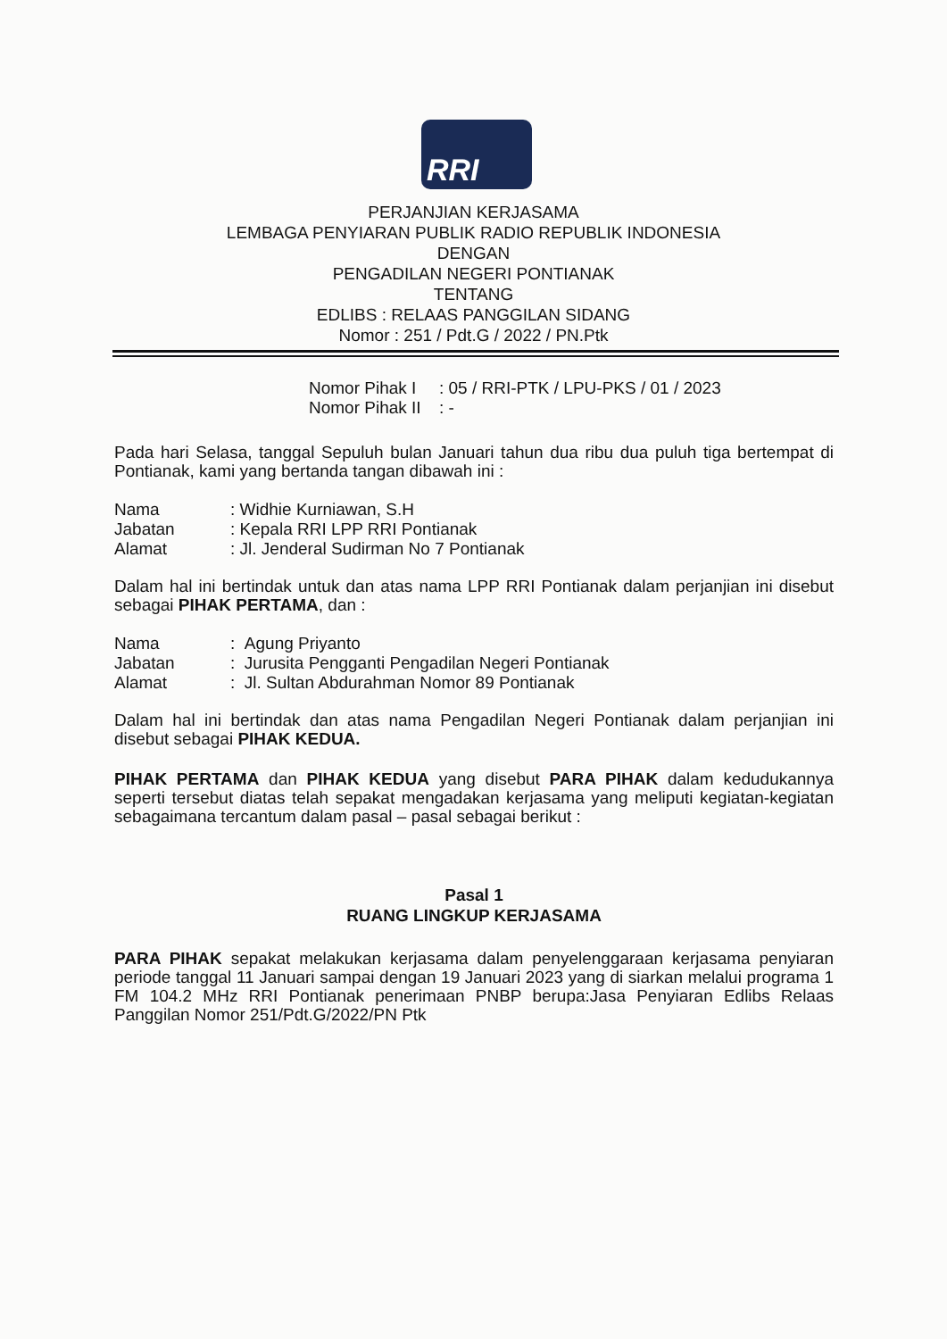RRI
PERJANJIAN KERJASAMA
LEMBAGA PENYIARAN PUBLIK RADIO REPUBLIK INDONESIA
DENGAN
PENGADILAN NEGERI PONTIANAK
TENTANG
EDLIBS : RELAAS PANGGILAN SIDANG
Nomor : 251 / Pdt.G / 2022 / PN.Ptk
| Nomor Pihak I | : 05 / RRI-PTK / LPU-PKS / 01 / 2023 |
| Nomor Pihak II | : - |
Pada hari Selasa, tanggal Sepuluh bulan Januari tahun dua ribu dua puluh tiga bertempat di Pontianak, kami yang bertanda tangan dibawah ini :
| Nama | : Widhie Kurniawan, S.H |
| Jabatan | : Kepala RRI LPP RRI Pontianak |
| Alamat | : Jl. Jenderal Sudirman No 7 Pontianak |
Dalam hal ini bertindak untuk dan atas nama LPP RRI Pontianak dalam perjanjian ini disebut sebagai PIHAK PERTAMA, dan :
| Nama | : Agung Priyanto |
| Jabatan | : Jurusita Pengganti Pengadilan Negeri Pontianak |
| Alamat | : Jl. Sultan Abdurahman Nomor 89 Pontianak |
Dalam hal ini bertindak dan atas nama Pengadilan Negeri Pontianak dalam perjanjian ini disebut sebagai PIHAK KEDUA.
PIHAK PERTAMA dan PIHAK KEDUA yang disebut PARA PIHAK dalam kedudukannya seperti tersebut diatas telah sepakat mengadakan kerjasama yang meliputi kegiatan-kegiatan sebagaimana tercantum dalam pasal – pasal sebagai berikut :
Pasal 1
RUANG LINGKUP KERJASAMA
PARA PIHAK sepakat melakukan kerjasama dalam penyelenggaraan kerjasama penyiaran periode tanggal 11 Januari sampai dengan 19 Januari 2023 yang di siarkan melalui programa 1 FM 104.2 MHz RRI Pontianak penerimaan PNBP berupa:Jasa Penyiaran Edlibs Relaas Panggilan Nomor 251/Pdt.G/2022/PN Ptk